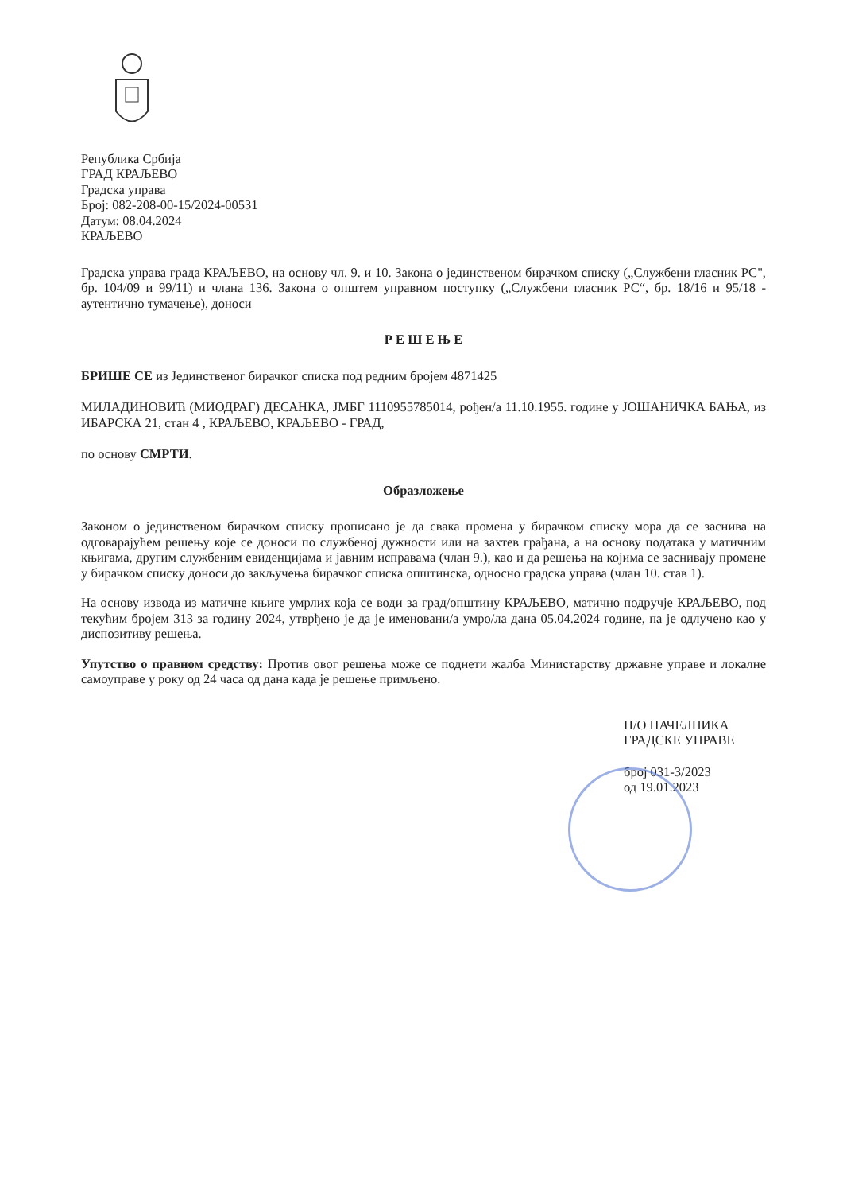Република Србија
ГРАД КРАЉЕВО
Градска управа
Број: 082-208-00-15/2024-00531
Датум: 08.04.2024
КРАЉЕВО
Градска управа града КРАЉЕВО, на основу чл. 9. и 10. Закона о јединственом бирачком списку („Службени гласник РС", бр. 104/09 и 99/11) и члана 136. Закона о општем управном поступку („Службени гласник РС“, бр. 18/16 и 95/18 - аутентично тумачење), доноси
Р Е Ш Е Њ Е
БРИШЕ СЕ из Јединственог бирачког списка под редним бројем 4871425
МИЛАДИНОВИЋ (МИОДРАГ) ДЕСАНКА, ЈМБГ 1110955785014, рођен/а 11.10.1955. године у ЈОШАНИЧКА БАЊА, из ИБАРСКА 21, стан 4 , КРАЉЕВО, КРАЉЕВО - ГРАД,
по основу СМРТИ.
Образложење
Законом о јединственом бирачком списку прописано је да свака промена у бирачком списку мора да се заснива на одговарајућем решењу које се доноси по службеној дужности или на захтев грађана, а на основу података у матичним књигама, другим службеним евиденцијама и јавним исправама (члан 9.), као и да решења на којима се заснивају промене у бирачком списку доноси до закључења бирачког списка општинска, односно градска управа (члан 10. став 1).
На основу извода из матичне књиге умрлих која се води за град/општину КРАЉЕВО, матично подручје КРАЉЕВО, под текућим бројем 313 за годину 2024, утврђено је да је именовани/а умро/ла дана 05.04.2024 године, па је одлучено као у диспозитиву решења.
Упутство о правном средству: Против овог решења може се поднети жалба Министарству државне управе и локалне самоуправе у року од 24 часа од дана када је решење примљено.
П/О НАЧЕЛНИКА
ГРАДСКЕ УПРАВЕ
број 031-3/2023
од 19.01.2023